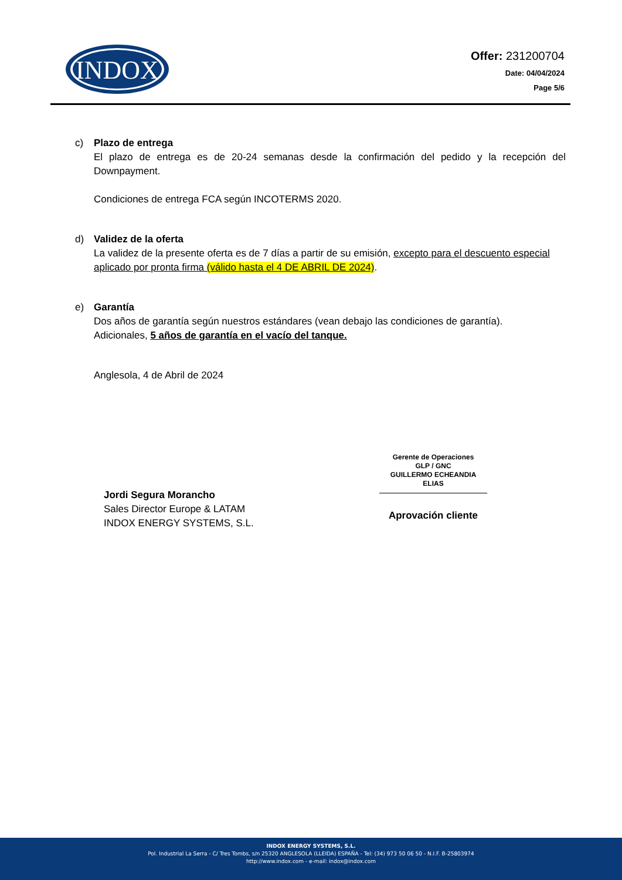INDOX
Offer: 231200704
Date: 04/04/2024
Page 5/6
c) Plazo de entrega
El plazo de entrega es de 20-24 semanas desde la confirmación del pedido y la recepción del Downpayment.
Condiciones de entrega FCA según INCOTERMS 2020.
d) Validez de la oferta
La validez de la presente oferta es de 7 días a partir de su emisión, excepto para el descuento especial aplicado por pronta firma (válido hasta el 4 DE ABRIL DE 2024).
e) Garantía
Dos años de garantía según nuestros estándares (vean debajo las condiciones de garantía).
Adicionales, 5 años de garantía en el vacío del tanque.
Anglesola, 4 de Abril de 2024
Jordi Segura Morancho
Sales Director Europe & LATAM
INDOX ENERGY SYSTEMS, S.L.
Gerente de Operaciones
GLP / GNC
GUILLERMO ECHEANDIA ELIAS
Aprovación cliente
INDOX ENERGY SYSTEMS, S.L.
Pol. Industrial La Serra - C/ Tres Tombs, s/n 25320 ANGLESOLA (LLEIDA) ESPAÑA - Tel: (34) 973 50 06 50 - N.I.F. B-25803974
http://www.indox.com - e-mail: indox@indox.com